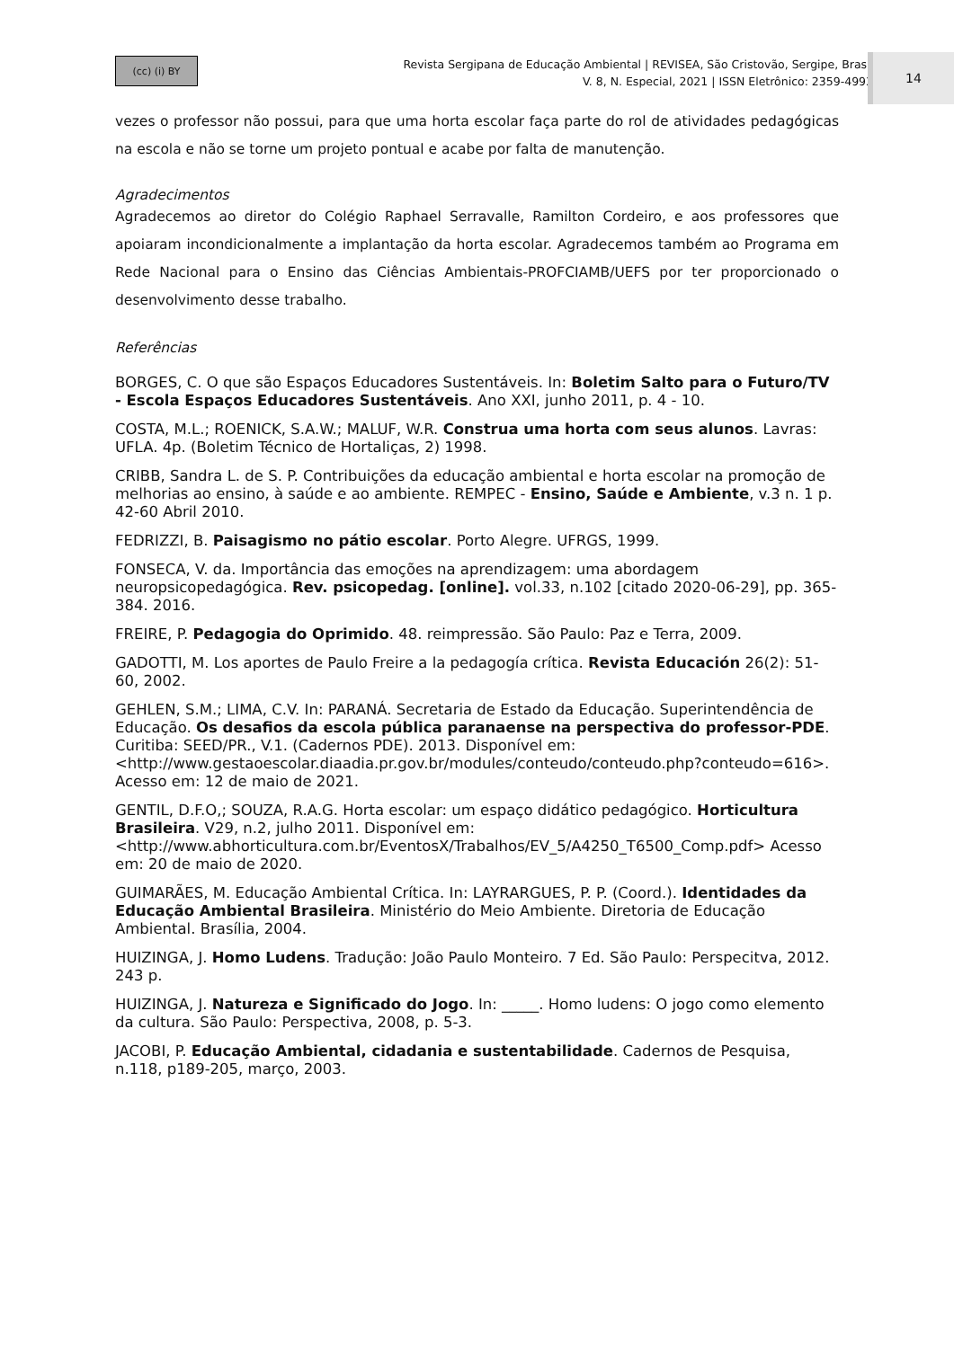(cc) (i) BY
Revista Sergipana de Educação Ambiental | REVISEA, São Cristovão, Sergipe, Brasil
V. 8, N. Especial, 2021 | ISSN Eletrônico: 2359-4993
14
vezes o professor não possui, para que uma horta escolar faça parte do rol de atividades pedagógicas na escola e não se torne um projeto pontual e acabe por falta de manutenção.
Agradecimentos
Agradecemos ao diretor do Colégio Raphael Serravalle, Ramilton Cordeiro, e aos professores que apoiaram incondicionalmente a implantação da horta escolar. Agradecemos também ao Programa em Rede Nacional para o Ensino das Ciências Ambientais-PROFCIAMB/UEFS por ter proporcionado o desenvolvimento desse trabalho.
Referências
BORGES, C. O que são Espaços Educadores Sustentáveis. In: Boletim Salto para o Futuro/TV - Escola Espaços Educadores Sustentáveis. Ano XXI, junho 2011, p. 4 - 10.
COSTA, M.L.; ROENICK, S.A.W.; MALUF, W.R. Construa uma horta com seus alunos. Lavras: UFLA. 4p. (Boletim Técnico de Hortaliças, 2) 1998.
CRIBB, Sandra L. de S. P. Contribuições da educação ambiental e horta escolar na promoção de melhorias ao ensino, à saúde e ao ambiente. REMPEC - Ensino, Saúde e Ambiente, v.3 n. 1 p. 42-60 Abril 2010.
FEDRIZZI, B. Paisagismo no pátio escolar. Porto Alegre. UFRGS, 1999.
FONSECA, V. da. Importância das emoções na aprendizagem: uma abordagem neuropsicopedagógica. Rev. psicopedag. [online]. vol.33, n.102 [citado 2020-06-29], pp. 365-384. 2016.
FREIRE, P. Pedagogia do Oprimido. 48. reimpressão. São Paulo: Paz e Terra, 2009.
GADOTTI, M. Los aportes de Paulo Freire a la pedagogía crítica. Revista Educación 26(2): 51-60, 2002.
GEHLEN, S.M.; LIMA, C.V. In: PARANÁ. Secretaria de Estado da Educação. Superintendência de Educação. Os desafios da escola pública paranaense na perspectiva do professor-PDE. Curitiba: SEED/PR., V.1. (Cadernos PDE). 2013. Disponível em: <http://www.gestaoescolar.diaadia.pr.gov.br/modules/conteudo/conteudo.php?conteudo=616>. Acesso em: 12 de maio de 2021.
GENTIL, D.F.O,; SOUZA, R.A.G. Horta escolar: um espaço didático pedagógico. Horticultura Brasileira. V29, n.2, julho 2011. Disponível em: <http://www.abhorticultura.com.br/EventosX/Trabalhos/EV_5/A4250_T6500_Comp.pdf> Acesso em: 20 de maio de 2020.
GUIMARÃES, M. Educação Ambiental Crítica. In: LAYRARGUES, P. P. (Coord.). Identidades da Educação Ambiental Brasileira. Ministério do Meio Ambiente. Diretoria de Educação Ambiental. Brasília, 2004.
HUIZINGA, J. Homo Ludens. Tradução: João Paulo Monteiro. 7 Ed. São Paulo: Perspecitva, 2012. 243 p.
HUIZINGA, J. Natureza e Significado do Jogo. In: _____. Homo ludens: O jogo como elemento da cultura. São Paulo: Perspectiva, 2008, p. 5-3.
JACOBI, P. Educação Ambiental, cidadania e sustentabilidade. Cadernos de Pesquisa, n.118, p189-205, março, 2003.